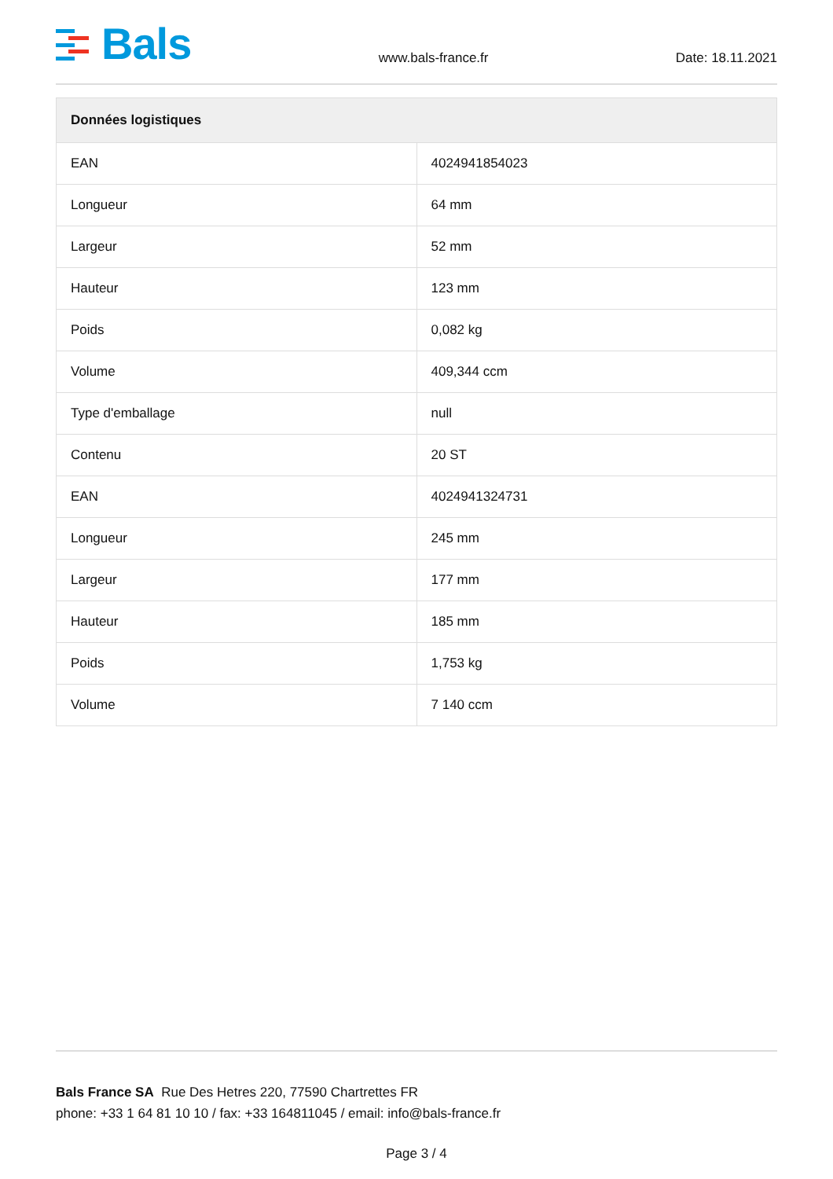Bals
www.bals-france.fr Date: 18.11.2021
| Données logistiques | |
| --- | --- |
| EAN | 4024941854023 |
| Longueur | 64 mm |
| Largeur | 52 mm |
| Hauteur | 123 mm |
| Poids | 0,082 kg |
| Volume | 409,344 ccm |
| Type d'emballage | null |
| Contenu | 20 ST |
| EAN | 4024941324731 |
| Longueur | 245 mm |
| Largeur | 177 mm |
| Hauteur | 185 mm |
| Poids | 1,753 kg |
| Volume | 7 140 ccm |
Bals France SA Rue Des Hetres 220, 77590 Chartrettes FR
phone: +33 1 64 81 10 10 / fax: +33 164811045 / email: info@bals-france.fr
Page 3 / 4